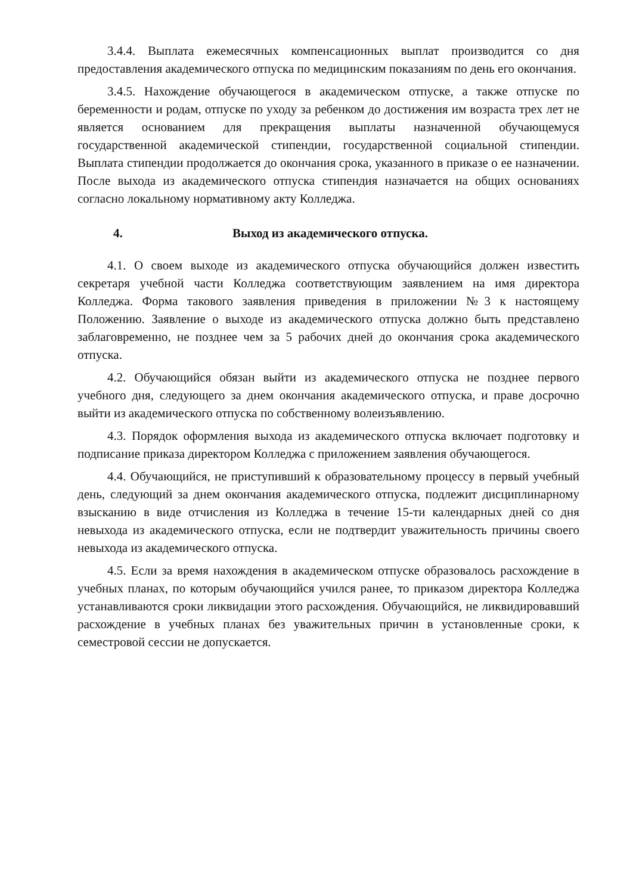3.4.4. Выплата ежемесячных компенсационных выплат производится со дня предоставления академического отпуска по медицинским показаниям по день его окончания.
3.4.5. Нахождение обучающегося в академическом отпуске, а также отпуске по беременности и родам, отпуске по уходу за ребенком до достижения им возраста трех лет не является основанием для прекращения выплаты назначенной обучающемуся государственной академической стипендии, государственной социальной стипендии. Выплата стипендии продолжается до окончания срока, указанного в приказе о ее назначении. После выхода из академического отпуска стипендия назначается на общих основаниях согласно локальному нормативному акту Колледжа.
4. Выход из академического отпуска.
4.1. О своем выходе из академического отпуска обучающийся должен известить секретаря учебной части Колледжа соответствующим заявлением на имя директора Колледжа. Форма такового заявления приведения в приложении №3 к настоящему Положению. Заявление о выходе из академического отпуска должно быть представлено заблаговременно, не позднее чем за 5 рабочих дней до окончания срока академического отпуска.
4.2. Обучающийся обязан выйти из академического отпуска не позднее первого учебного дня, следующего за днем окончания академического отпуска, и праве досрочно выйти из академического отпуска по собственному волеизъявлению.
4.3. Порядок оформления выхода из академического отпуска включает подготовку и подписание приказа директором Колледжа с приложением заявления обучающегося.
4.4. Обучающийся, не приступивший к образовательному процессу в первый учебный день, следующий за днем окончания академического отпуска, подлежит дисциплинарному взысканию в виде отчисления из Колледжа в течение 15-ти календарных дней со дня невыхода из академического отпуска, если не подтвердит уважительность причины своего невыхода из академического отпуска.
4.5. Если за время нахождения в академическом отпуске образовалось расхождение в учебных планах, по которым обучающийся учился ранее, то приказом директора Колледжа устанавливаются сроки ликвидации этого расхождения. Обучающийся, не ликвидировавший расхождение в учебных планах без уважительных причин в установленные сроки, к семестровой сессии не допускается.